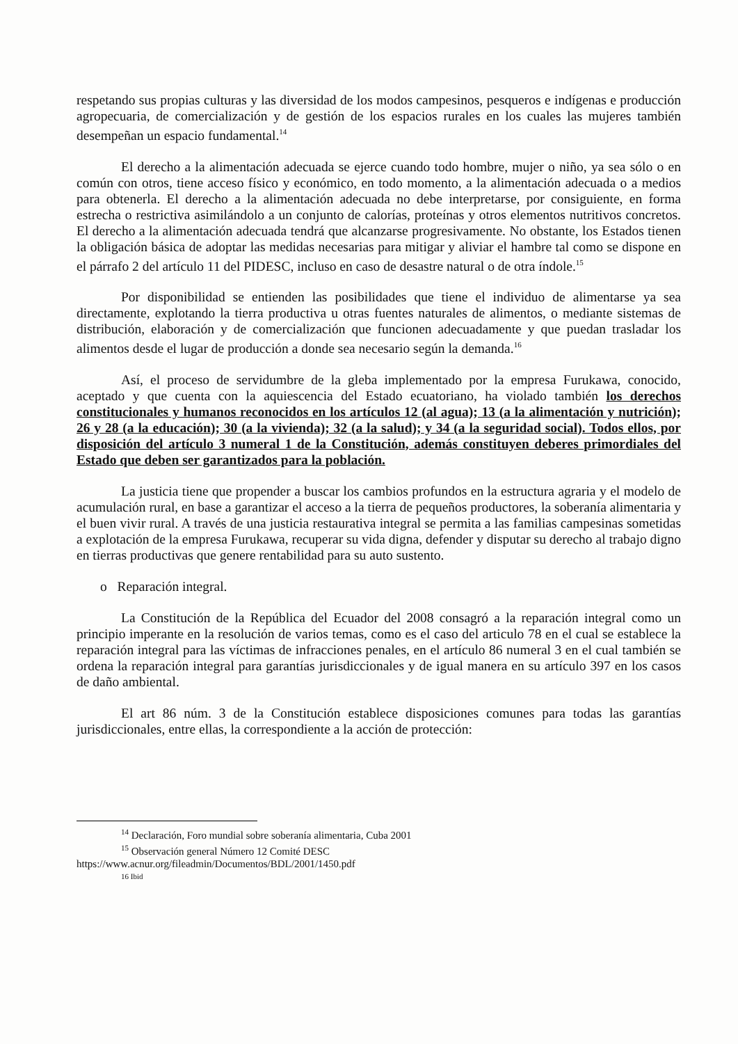respetando sus propias culturas y las diversidad de los modos campesinos, pesqueros e indígenas e producción agropecuaria, de comercialización y de gestión de los espacios rurales en los cuales las mujeres también desempeñan un espacio fundamental.<sup>14</sup>
El derecho a la alimentación adecuada se ejerce cuando todo hombre, mujer o niño, ya sea sólo o en común con otros, tiene acceso físico y económico, en todo momento, a la alimentación adecuada o a medios para obtenerla. El derecho a la alimentación adecuada no debe interpretarse, por consiguiente, en forma estrecha o restrictiva asimilándolo a un conjunto de calorías, proteínas y otros elementos nutritivos concretos. El derecho a la alimentación adecuada tendrá que alcanzarse progresivamente. No obstante, los Estados tienen la obligación básica de adoptar las medidas necesarias para mitigar y aliviar el hambre tal como se dispone en el párrafo 2 del artículo 11 del PIDESC, incluso en caso de desastre natural o de otra índole.<sup>15</sup>
Por disponibilidad se entienden las posibilidades que tiene el individuo de alimentarse ya sea directamente, explotando la tierra productiva u otras fuentes naturales de alimentos, o mediante sistemas de distribución, elaboración y de comercialización que funcionen adecuadamente y que puedan trasladar los alimentos desde el lugar de producción a donde sea necesario según la demanda.<sup>16</sup>
Así, el proceso de servidumbre de la gleba implementado por la empresa Furukawa, conocido, aceptado y que cuenta con la aquiescencia del Estado ecuatoriano, ha violado también los derechos constitucionales y humanos reconocidos en los artículos 12 (al agua); 13 (a la alimentación y nutrición); 26 y 28 (a la educación); 30 (a la vivienda); 32 (a la salud); y 34 (a la seguridad social). Todos ellos, por disposición del artículo 3 numeral 1 de la Constitución, además constituyen deberes primordiales del Estado que deben ser garantizados para la población.
La justicia tiene que propender a buscar los cambios profundos en la estructura agraria y el modelo de acumulación rural, en base a garantizar el acceso a la tierra de pequeños productores, la soberanía alimentaria y el buen vivir rural. A través de una justicia restaurativa integral se permita a las familias campesinas sometidas a explotación de la empresa Furukawa, recuperar su vida digna, defender y disputar su derecho al trabajo digno en tierras productivas que genere rentabilidad para su auto sustento.
o Reparación integral.
La Constitución de la República del Ecuador del 2008 consagró a la reparación integral como un principio imperante en la resolución de varios temas, como es el caso del articulo 78 en el cual se establece la reparación integral para las víctimas de infracciones penales, en el artículo 86 numeral 3 en el cual también se ordena la reparación integral para garantías jurisdiccionales y de igual manera en su artículo 397 en los casos de daño ambiental.
El art 86 núm. 3 de la Constitución establece disposiciones comunes para todas las garantías jurisdiccionales, entre ellas, la correspondiente a la acción de protección:
<sup>14</sup> Declaración, Foro mundial sobre soberanía alimentaria, Cuba 2001
<sup>15</sup> Observación general Número 12 Comité DESC
https://www.acnur.org/fileadmin/Documentos/BDL/2001/1450.pdf
16 Ibid